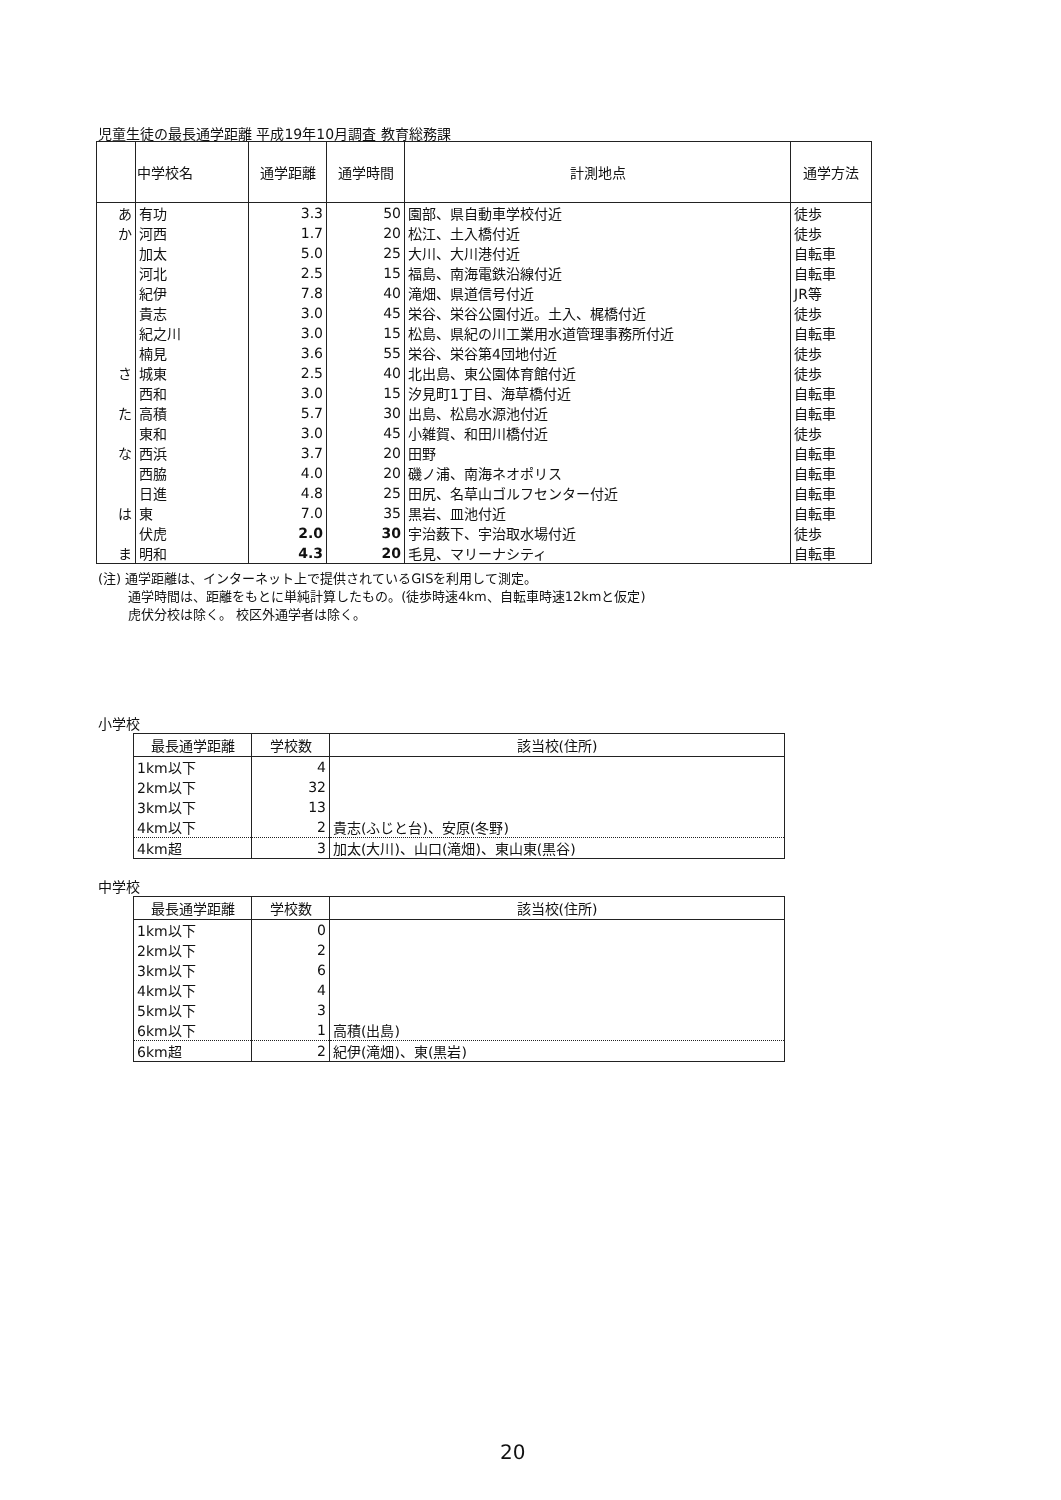児童生徒の最長通学距離 平成19年10月調査 教育総務課
| | 中学校名 | 通学距離 | 通学時間 | 計測地点 | 通学方法 |
| --- | --- | --- | --- | --- | --- |
| あ | 有功 | 3.3 | 50 | 園部、県自動車学校付近 | 徒歩 |
| か | 河西 | 1.7 | 20 | 松江、土入橋付近 | 徒歩 |
| | 加太 | 5.0 | 25 | 大川、大川港付近 | 自転車 |
| | 河北 | 2.5 | 15 | 福島、南海電鉄沿線付近 | 自転車 |
| | 紀伊 | 7.8 | 40 | 滝畑、県道信号付近 | JR等 |
| | 貴志 | 3.0 | 45 | 栄谷、栄谷公園付近。土入、梶橋付近 | 徒歩 |
| | 紀之川 | 3.0 | 15 | 松島、県紀の川工業用水道管理事務所付近 | 自転車 |
| | 楠見 | 3.6 | 55 | 栄谷、栄谷第4団地付近 | 徒歩 |
| さ | 城東 | 2.5 | 40 | 北出島、東公園体育館付近 | 徒歩 |
| | 西和 | 3.0 | 15 | 汐見町1丁目、海草橋付近 | 自転車 |
| た | 高積 | 5.7 | 30 | 出島、松島水源池付近 | 自転車 |
| | 東和 | 3.0 | 45 | 小雑賀、和田川橋付近 | 徒歩 |
| な | 西浜 | 3.7 | 20 | 田野 | 自転車 |
| | 西脇 | 4.0 | 20 | 磯ノ浦、南海ネオポリス | 自転車 |
| | 日進 | 4.8 | 25 | 田尻、名草山ゴルフセンター付近 | 自転車 |
| は | 東 | 7.0 | 35 | 黒岩、皿池付近 | 自転車 |
| | 伏虎 | 2.0 | 30 | 宇治薮下、宇治取水場付近 | 徒歩 |
| ま | 明和 | 4.3 | 20 | 毛見、マリーナシティ | 自転車 |
(注) 通学距離は、インターネット上で提供されているGISを利用して測定。
　　 通学時間は、距離をもとに単純計算したもの。(徒歩時速4km、自転車時速12kmと仮定)
　　 虎伏分校は除く。 校区外通学者は除く。
小学校
| 最長通学距離 | 学校数 | 該当校(住所) |
| --- | --- | --- |
| 1km以下 | 4 | |
| 2km以下 | 32 | |
| 3km以下 | 13 | |
| 4km以下 | 2 | 貴志(ふじと台)、安原(冬野) |
| 4km超 | 3 | 加太(大川)、山口(滝畑)、東山東(黒谷) |
中学校
| 最長通学距離 | 学校数 | 該当校(住所) |
| --- | --- | --- |
| 1km以下 | 0 | |
| 2km以下 | 2 | |
| 3km以下 | 6 | |
| 4km以下 | 4 | |
| 5km以下 | 3 | |
| 6km以下 | 1 | 高積(出島) |
| 6km超 | 2 | 紀伊(滝畑)、東(黒岩) |
20